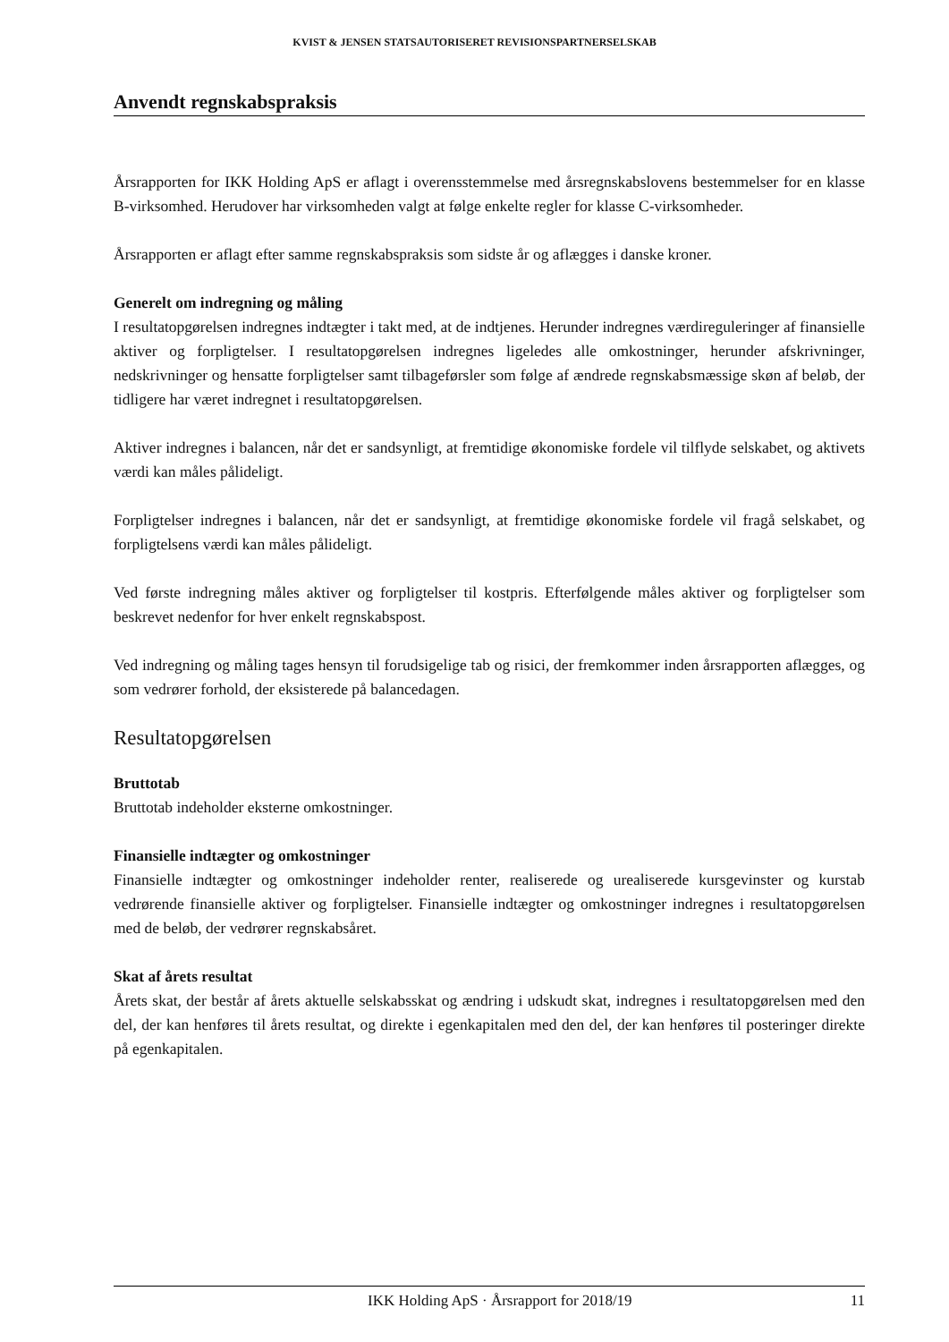KVIST & JENSEN STATSAUTORISERET REVISIONSPARTNERSELSKAB
Anvendt regnskabspraksis
Årsrapporten for IKK Holding ApS er aflagt i overensstemmelse med årsregnskabslovens bestemmelser for en klasse B-virksomhed. Herudover har virksomheden valgt at følge enkelte regler for klasse C-virksomheder.
Årsrapporten er aflagt efter samme regnskabspraksis som sidste år og aflægges i danske kroner.
Generelt om indregning og måling
I resultatopgørelsen indregnes indtægter i takt med, at de indtjenes. Herunder indregnes værdireguleringer af finansielle aktiver og forpligtelser. I resultatopgørelsen indregnes ligeledes alle omkostninger, herunder afskrivninger, nedskrivninger og hensatte forpligtelser samt tilbageførsler som følge af ændrede regnskabsmæssige skøn af beløb, der tidligere har været indregnet i resultatopgørelsen.
Aktiver indregnes i balancen, når det er sandsynligt, at fremtidige økonomiske fordele vil tilflyde selskabet, og aktivets værdi kan måles pålideligt.
Forpligtelser indregnes i balancen, når det er sandsynligt, at fremtidige økonomiske fordele vil fragå selskabet, og forpligtelsens værdi kan måles pålideligt.
Ved første indregning måles aktiver og forpligtelser til kostpris. Efterfølgende måles aktiver og forpligtelser som beskrevet nedenfor for hver enkelt regnskabspost.
Ved indregning og måling tages hensyn til forudsigelige tab og risici, der fremkommer inden årsrapporten aflægges, og som vedrører forhold, der eksisterede på balancedagen.
Resultatopgørelsen
Bruttotab
Bruttotab indeholder eksterne omkostninger.
Finansielle indtægter og omkostninger
Finansielle indtægter og omkostninger indeholder renter, realiserede og urealiserede kursgevinster og kurstab vedrørende finansielle aktiver og forpligtelser. Finansielle indtægter og omkostninger indregnes i resultatopgørelsen med de beløb, der vedrører regnskabsåret.
Skat af årets resultat
Årets skat, der består af årets aktuelle selskabsskat og ændring i udskudt skat, indregnes i resultatopgørelsen med den del, der kan henføres til årets resultat, og direkte i egenkapitalen med den del, der kan henføres til posteringer direkte på egenkapitalen.
IKK Holding ApS · Årsrapport for 2018/19 11